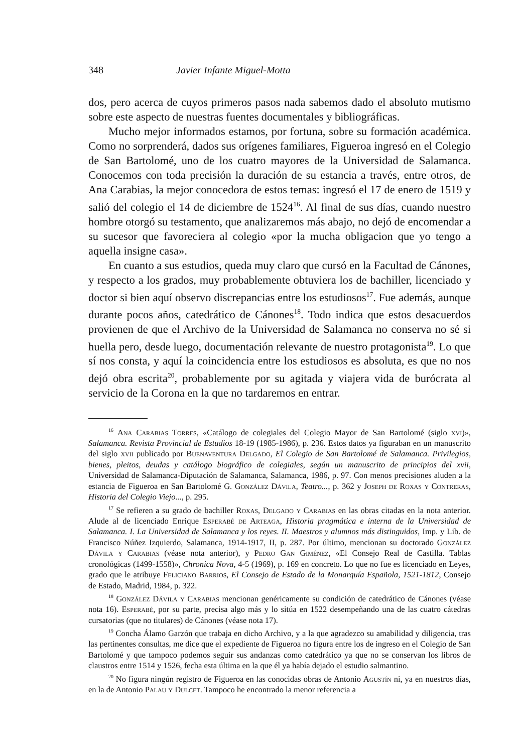348 Javier Infante Miguel-Motta
dos, pero acerca de cuyos primeros pasos nada sabemos dado el absoluto mutismo sobre este aspecto de nuestras fuentes documentales y bibliográficas.
Mucho mejor informados estamos, por fortuna, sobre su formación académica. Como no sorprenderá, dados sus orígenes familiares, Figueroa ingresó en el Colegio de San Bartolomé, uno de los cuatro mayores de la Universidad de Salamanca. Conocemos con toda precisión la duración de su estancia a través, entre otros, de Ana Carabias, la mejor conocedora de estos temas: ingresó el 17 de enero de 1519 y salió del colegio el 14 de diciembre de 1524<sup>16</sup>. Al final de sus días, cuando nuestro hombre otorgó su testamento, que analizaremos más abajo, no dejó de encomendar a su sucesor que favoreciera al colegio «por la mucha obligacion que yo tengo a aquella insigne casa».
En cuanto a sus estudios, queda muy claro que cursó en la Facultad de Cánones, y respecto a los grados, muy probablemente obtuviera los de bachiller, licenciado y doctor si bien aquí observo discrepancias entre los estudiosos<sup>17</sup>. Fue además, aunque durante pocos años, catedrático de Cánones<sup>18</sup>. Todo indica que estos desacuerdos provienen de que el Archivo de la Universidad de Salamanca no conserva no sé si huella pero, desde luego, documentación relevante de nuestro protagonista<sup>19</sup>. Lo que sí nos consta, y aquí la coincidencia entre los estudiosos es absoluta, es que no nos dejó obra escrita<sup>20</sup>, probablemente por su agitada y viajera vida de burócrata al servicio de la Corona en la que no tardaremos en entrar.
<sup>16</sup> Ana Carabias Torres, «Catálogo de colegiales del Colegio Mayor de San Bartolomé (siglo xvi)», Salamanca. Revista Provincial de Estudios 18-19 (1985-1986), p. 236. Estos datos ya figuraban en un manuscrito del siglo xvii publicado por Buenaventura Delgado, El Colegio de San Bartolomé de Salamanca. Privilegios, bienes, pleitos, deudas y catálogo biográfico de colegiales, según un manuscrito de principios del xvii, Universidad de Salamanca-Diputación de Salamanca, Salamanca, 1986, p. 97. Con menos precisiones aluden a la estancia de Figueroa en San Bartolomé G. González Dávila, Teatro..., p. 362 y Joseph de Roxas y Contreras, Historia del Colegio Viejo..., p. 295.
<sup>17</sup> Se refieren a su grado de bachiller Roxas, Delgado y Carabias en las obras citadas en la nota anterior. Alude al de licenciado Enrique Esperabé de Arteaga, Historia pragmática e interna de la Universidad de Salamanca. I. La Universidad de Salamanca y los reyes. II. Maestros y alumnos más distinguidos, Imp. y Lib. de Francisco Núñez Izquierdo, Salamanca, 1914-1917, II, p. 287. Por último, mencionan su doctorado González Dávila y Carabias (véase nota anterior), y Pedro Gan Giménez, «El Consejo Real de Castilla. Tablas cronológicas (1499-1558)», Chronica Nova, 4-5 (1969), p. 169 en concreto. Lo que no fue es licenciado en Leyes, grado que le atribuye Feliciano Barrios, El Consejo de Estado de la Monarquía Española, 1521-1812, Consejo de Estado, Madrid, 1984, p. 322.
<sup>18</sup> González Dávila y Carabias mencionan genéricamente su condición de catedrático de Cánones (véase nota 16). Esperabé, por su parte, precisa algo más y lo sitúa en 1522 desempeñando una de las cuatro cátedras cursatorias (que no titulares) de Cánones (véase nota 17).
<sup>19</sup> Concha Álamo Garzón que trabaja en dicho Archivo, y a la que agradezco su amabilidad y diligencia, tras las pertinentes consultas, me dice que el expediente de Figueroa no figura entre los de ingreso en el Colegio de San Bartolomé y que tampoco podemos seguir sus andanzas como catedrático ya que no se conservan los libros de claustros entre 1514 y 1526, fecha esta última en la que él ya había dejado el estudio salmantino.
<sup>20</sup> No figura ningún registro de Figueroa en las conocidas obras de Antonio Agustín ni, ya en nuestros días, en la de Antonio Palau y Dulcet. Tampoco he encontrado la menor referencia a